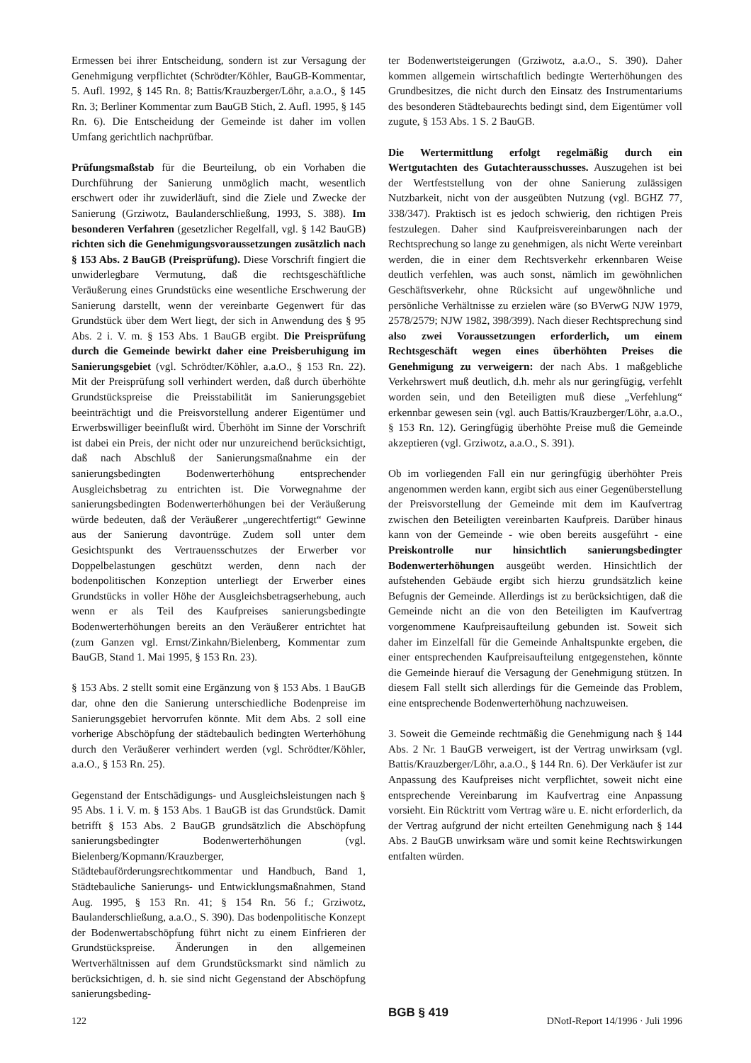Ermessen bei ihrer Entscheidung, sondern ist zur Versagung der Genehmigung verpflichtet (Schrödter/Köhler, BauGB-Kommentar, 5. Aufl. 1992, § 145 Rn. 8; Battis/Krauzberger/Löhr, a.a.O., § 145 Rn. 3; Berliner Kommentar zum BauGB Stich, 2. Aufl. 1995, § 145 Rn. 6). Die Entscheidung der Gemeinde ist daher im vollen Umfang gerichtlich nachprüfbar.
Prüfungsmaßstab für die Beurteilung, ob ein Vorhaben die Durchführung der Sanierung unmöglich macht, wesentlich erschwert oder ihr zuwiderläuft, sind die Ziele und Zwecke der Sanierung (Grziwotz, Baulanderschließung, 1993, S. 388). Im besonderen Verfahren (gesetzlicher Regelfall, vgl. § 142 BauGB) richten sich die Genehmigungsvoraussetzungen zusätzlich nach § 153 Abs. 2 BauGB (Preisprüfung). Diese Vorschrift fingiert die unwiderlegbare Vermutung, daß die rechtsgeschäftliche Veräußerung eines Grundstücks eine wesentliche Erschwerung der Sanierung darstellt, wenn der vereinbarte Gegenwert für das Grundstück über dem Wert liegt, der sich in Anwendung des § 95 Abs. 2 i. V. m. § 153 Abs. 1 BauGB ergibt. Die Preisprüfung durch die Gemeinde bewirkt daher eine Preisberuhigung im Sanierungsgebiet (vgl. Schrödter/Köhler, a.a.O., § 153 Rn. 22). Mit der Preisprüfung soll verhindert werden, daß durch überhöhte Grundstückspreise die Preisstabilität im Sanierungsgebiet beeinträchtigt und die Preisvorstellung anderer Eigentümer und Erwerbswilliger beeinflußt wird. Überhöht im Sinne der Vorschrift ist dabei ein Preis, der nicht oder nur unzureichend berücksichtigt, daß nach Abschluß der Sanierungsmaßnahme ein der sanierungsbedingten Bodenwerterhöhung entsprechender Ausgleichsbetrag zu entrichten ist. Die Vorwegnahme der sanierungsbedingten Bodenwerterhöhungen bei der Veräußerung würde bedeuten, daß der Veräußerer „ungerechtfertigt“ Gewinne aus der Sanierung davontrüge. Zudem soll unter dem Gesichtspunkt des Vertrauensschutzes der Erwerber vor Doppelbelastungen geschützt werden, denn nach der bodenpolitischen Konzeption unterliegt der Erwerber eines Grundstücks in voller Höhe der Ausgleichsbetragserhebung, auch wenn er als Teil des Kaufpreises sanierungsbedingte Bodenwerterhöhungen bereits an den Veräußerer entrichtet hat (zum Ganzen vgl. Ernst/Zinkahn/Bielenberg, Kommentar zum BauGB, Stand 1. Mai 1995, § 153 Rn. 23).
§ 153 Abs. 2 stellt somit eine Ergänzung von § 153 Abs. 1 BauGB dar, ohne den die Sanierung unterschiedliche Bodenpreise im Sanierungsgebiet hervorrufen könnte. Mit dem Abs. 2 soll eine vorherige Abschöpfung der städtebaulich bedingten Werterhöhung durch den Veräußerer verhindert werden (vgl. Schrödter/Köhler, a.a.O., § 153 Rn. 25).
Gegenstand der Entschädigungs- und Ausgleichsleistungen nach § 95 Abs. 1 i. V. m. § 153 Abs. 1 BauGB ist das Grundstück. Damit betrifft § 153 Abs. 2 BauGB grundsätzlich die Abschöpfung sanierungsbedingter Bodenwerterhöhungen (vgl. Bielenberg/Kopmann/Krauzberger, Städtebauförderungsrechtkommentar und Handbuch, Band 1, Städtebauliche Sanierungs- und Entwicklungsmaßnahmen, Stand Aug. 1995, § 153 Rn. 41; § 154 Rn. 56 f.; Grziwotz, Baulanderschließung, a.a.O., S. 390). Das bodenpolitische Konzept der Bodenwertabschöpfung führt nicht zu einem Einfrieren der Grundstückspreise. Änderungen in den allgemeinen Wertverhältnissen auf dem Grundstücksmarkt sind nämlich zu berücksichtigen, d. h. sie sind nicht Gegenstand der Abschöpfung sanierungsbeding-
ter Bodenwertsteigerungen (Grziwotz, a.a.O., S. 390). Daher kommen allgemein wirtschaftlich bedingte Werterhöhungen des Grundbesitzes, die nicht durch den Einsatz des Instrumentariums des besonderen Städtebaurechts bedingt sind, dem Eigentümer voll zugute, § 153 Abs. 1 S. 2 BauGB.
Die Wertermittlung erfolgt regelmäßig durch ein Wertgutachten des Gutachterausschusses. Auszugehen ist bei der Wertfeststellung von der ohne Sanierung zulässigen Nutzbarkeit, nicht von der ausgeübten Nutzung (vgl. BGHZ 77, 338/347). Praktisch ist es jedoch schwierig, den richtigen Preis festzulegen. Daher sind Kaufpreisvereinbarungen nach der Rechtsprechung so lange zu genehmigen, als nicht Werte vereinbart werden, die in einer dem Rechtsverkehr erkennbaren Weise deutlich verfehlen, was auch sonst, nämlich im gewöhnlichen Geschäftsverkehr, ohne Rücksicht auf ungewöhnliche und persönliche Verhältnisse zu erzielen wäre (so BVerwG NJW 1979, 2578/2579; NJW 1982, 398/399). Nach dieser Rechtsprechung sind also zwei Voraussetzungen erforderlich, um einem Rechtsgeschäft wegen eines überhöhten Preises die Genehmigung zu verweigern: der nach Abs. 1 maßgebliche Verkehrswert muß deutlich, d.h. mehr als nur geringfügig, verfehlt worden sein, und den Beteiligten muß diese „Verfehlung“ erkennbar gewesen sein (vgl. auch Battis/Krauzberger/Löhr, a.a.O., § 153 Rn. 12). Geringfügig überhöhte Preise muß die Gemeinde akzeptieren (vgl. Grziwotz, a.a.O., S. 391).
Ob im vorliegenden Fall ein nur geringfügig überhöhter Preis angenommen werden kann, ergibt sich aus einer Gegenüberstellung der Preisvorstellung der Gemeinde mit dem im Kaufvertrag zwischen den Beteiligten vereinbarten Kaufpreis. Darüber hinaus kann von der Gemeinde - wie oben bereits ausgeführt - eine Preiskontrolle nur hinsichtlich sanierungsbedingter Bodenwerterhöhungen ausgeübt werden. Hinsichtlich der aufstehenden Gebäude ergibt sich hierzu grundsätzlich keine Befugnis der Gemeinde. Allerdings ist zu berücksichtigen, daß die Gemeinde nicht an die von den Beteiligten im Kaufvertrag vorgenommene Kaufpreisaufteilung gebunden ist. Soweit sich daher im Einzelfall für die Gemeinde Anhaltspunkte ergeben, die einer entsprechenden Kaufpreisaufteilung entgegenstehen, könnte die Gemeinde hierauf die Versagung der Genehmigung stützen. In diesem Fall stellt sich allerdings für die Gemeinde das Problem, eine entsprechende Bodenwerterhöhung nachzuweisen.
3. Soweit die Gemeinde rechtmäßig die Genehmigung nach § 144 Abs. 2 Nr. 1 BauGB verweigert, ist der Vertrag unwirksam (vgl. Battis/Krauzberger/Löhr, a.a.O., § 144 Rn. 6). Der Verkäufer ist zur Anpassung des Kaufpreises nicht verpflichtet, soweit nicht eine entsprechende Vereinbarung im Kaufvertrag eine Anpassung vorsieht. Ein Rücktritt vom Vertrag wäre u. E. nicht erforderlich, da der Vertrag aufgrund der nicht erteilten Genehmigung nach § 144 Abs. 2 BauGB unwirksam wäre und somit keine Rechtswirkungen entfalten würden.
BGB § 419
122 DNotI-Report 14/1996 · Juli 1996